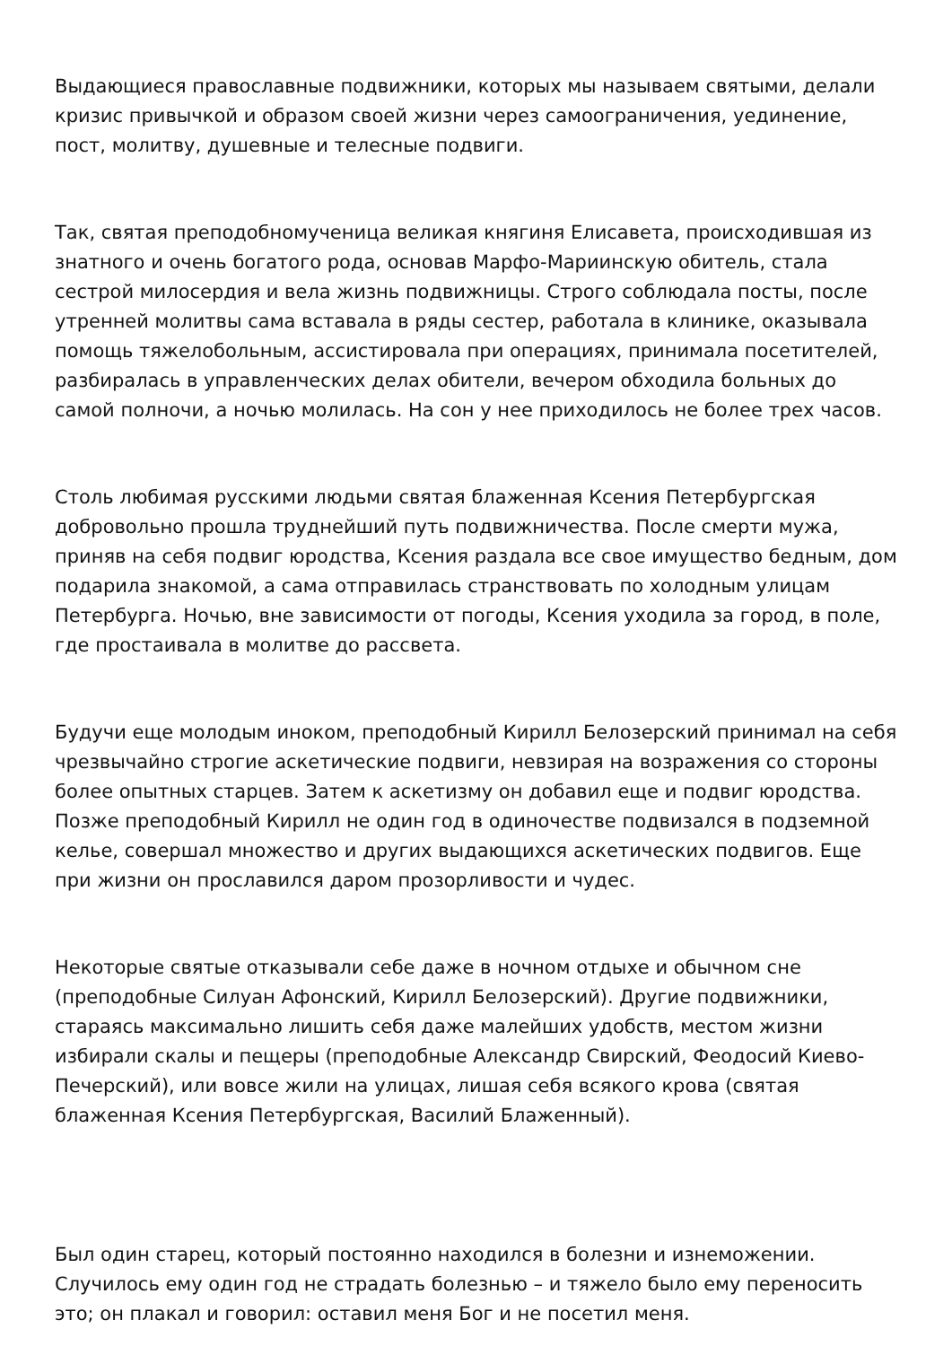Выдающиеся православные подвижники, которых мы называем святыми, делали кризис привычкой и образом своей жизни через самоограничения, уединение, пост, молитву, душевные и телесные подвиги.
Так, святая преподобномученица великая княгиня Елисавета, происходившая из знатного и очень богатого рода, основав Марфо-Мариинскую обитель, стала сестрой милосердия и вела жизнь подвижницы. Строго соблюдала посты, после утренней молитвы сама вставала в ряды сестер, работала в клинике, оказывала помощь тяжелобольным, ассистировала при операциях, принимала посетителей, разбиралась в управленческих делах обители, вечером обходила больных до самой полночи, а ночью молилась. На сон у нее приходилось не более трех часов.
Столь любимая русскими людьми святая блаженная Ксения Петербургская добровольно прошла труднейший путь подвижничества. После смерти мужа, приняв на себя подвиг юродства, Ксения раздала все свое имущество бедным, дом подарила знакомой, а сама отправилась странствовать по холодным улицам Петербурга. Ночью, вне зависимости от погоды, Ксения уходила за город, в поле, где простаивала в молитве до рассвета.
Будучи еще молодым иноком, преподобный Кирилл Белозерский принимал на себя чрезвычайно строгие аскетические подвиги, невзирая на возражения со стороны более опытных старцев. Затем к аскетизму он добавил еще и подвиг юродства. Позже преподобный Кирилл не один год в одиночестве подвизался в подземной келье, совершал множество и других выдающихся аскетических подвигов. Еще при жизни он прославился даром прозорливости и чудес.
Некоторые святые отказывали себе даже в ночном отдыхе и обычном сне (преподобные Силуан Афонский, Кирилл Белозерский). Другие подвижники, стараясь максимально лишить себя даже малейших удобств, местом жизни избирали скалы и пещеры (преподобные Александр Свирский, Феодосий Киево-Печерский), или вовсе жили на улицах, лишая себя всякого крова (святая блаженная Ксения Петербургская, Василий Блаженный).
Был один старец, который постоянно находился в болезни и изнеможении. Случилось ему один год не страдать болезнью – и тяжело было ему переносить это; он плакал и говорил: оставил меня Бог и не посетил меня.